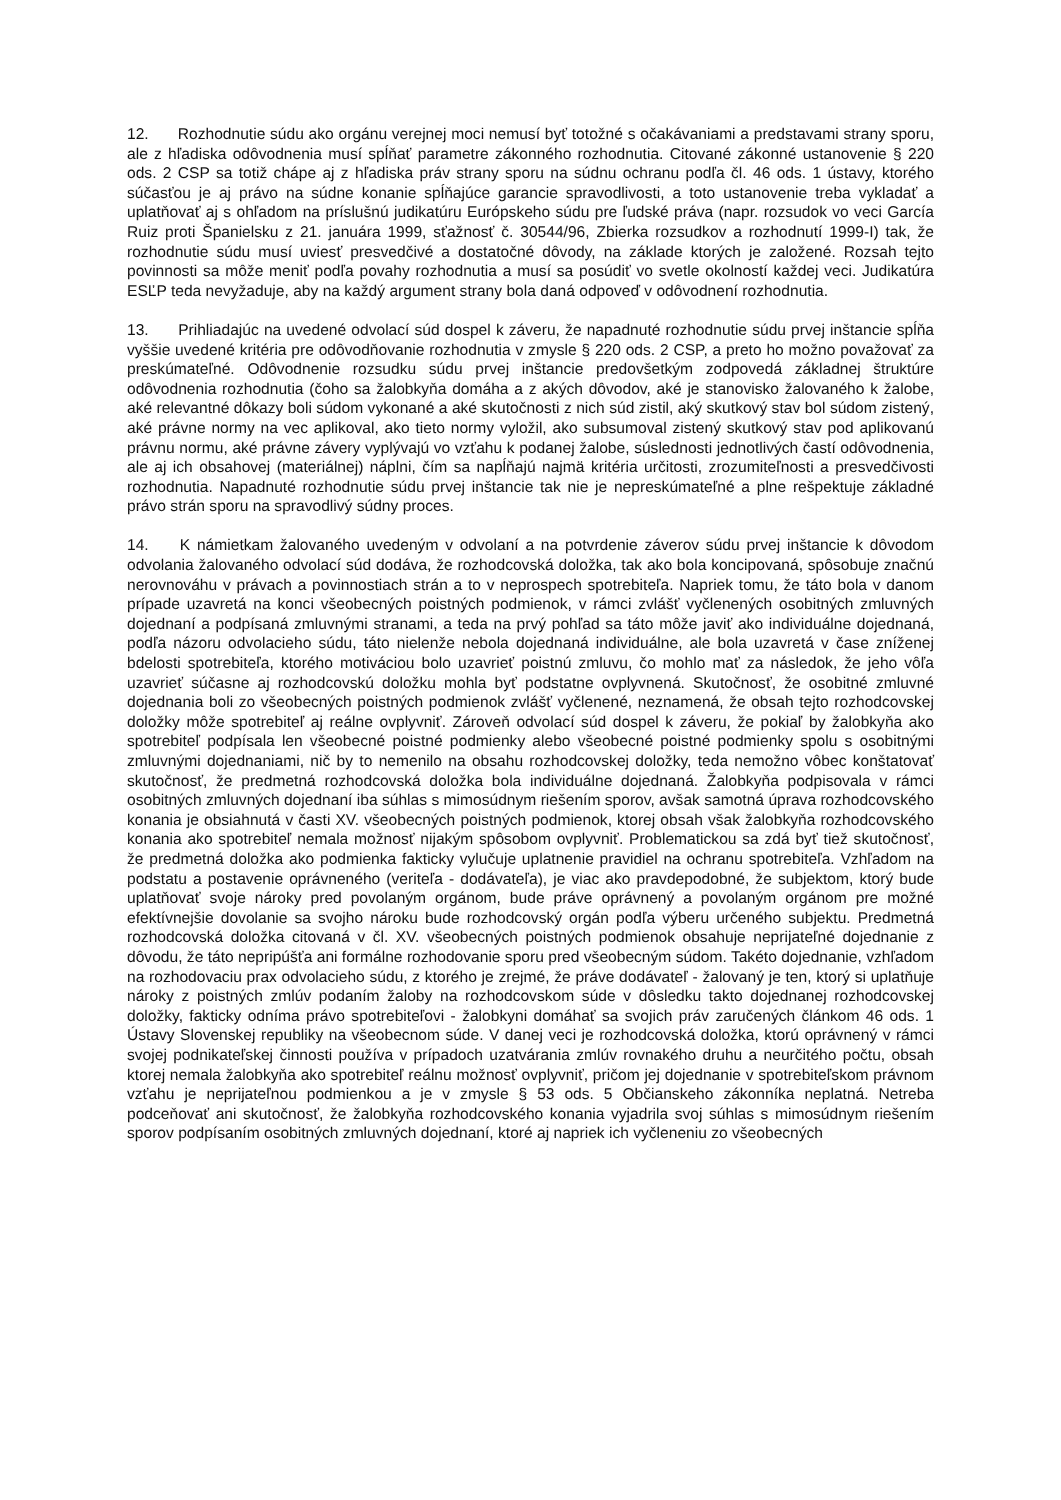12. Rozhodnutie súdu ako orgánu verejnej moci nemusí byť totožné s očakávaniami a predstavami strany sporu, ale z hľadiska odôvodnenia musí spĺňať parametre zákonného rozhodnutia. Citované zákonné ustanovenie § 220 ods. 2 CSP sa totiž chápe aj z hľadiska práv strany sporu na súdnu ochranu podľa čl. 46 ods. 1 ústavy, ktorého súčasťou je aj právo na súdne konanie spĺňajúce garancie spravodlivosti, a toto ustanovenie treba vykladať a uplatňovať aj s ohľadom na príslušnú judikatúru Európskeho súdu pre ľudské práva (napr. rozsudok vo veci García Ruiz proti Španielsku z 21. januára 1999, sťažnosť č. 30544/96, Zbierka rozsudkov a rozhodnutí 1999-I) tak, že rozhodnutie súdu musí uviesť presvedčivé a dostatočné dôvody, na základe ktorých je založené. Rozsah tejto povinnosti sa môže meniť podľa povahy rozhodnutia a musí sa posúdiť vo svetle okolností každej veci. Judikatúra ESĽP teda nevyžaduje, aby na každý argument strany bola daná odpoveď v odôvodnení rozhodnutia.
13. Prihliadajúc na uvedené odvolací súd dospel k záveru, že napadnuté rozhodnutie súdu prvej inštancie spĺňa vyššie uvedené kritéria pre odôvodňovanie rozhodnutia v zmysle § 220 ods. 2 CSP, a preto ho možno považovať za preskúmateľné. Odôvodnenie rozsudku súdu prvej inštancie predovšetkým zodpovedá základnej štruktúre odôvodnenia rozhodnutia (čoho sa žalobkyňa domáha a z akých dôvodov, aké je stanovisko žalovaného k žalobe, aké relevantné dôkazy boli súdom vykonané a aké skutočnosti z nich súd zistil, aký skutkový stav bol súdom zistený, aké právne normy na vec aplikoval, ako tieto normy vyložil, ako subsumoval zistený skutkový stav pod aplikovanú právnu normu, aké právne závery vyplývajú vo vzťahu k podanej žalobe, súslednosti jednotlivých častí odôvodnenia, ale aj ich obsahovej (materiálnej) náplni, čím sa napĺňajú najmä kritéria určitosti, zrozumiteľnosti a presvedčivosti rozhodnutia. Napadnuté rozhodnutie súdu prvej inštancie tak nie je nepreskúmateľné a plne rešpektuje základné právo strán sporu na spravodlivý súdny proces.
14. K námietkam žalovaného uvedeným v odvolaní a na potvrdenie záverov súdu prvej inštancie k dôvodom odvolania žalovaného odvolací súd dodáva, že rozhodcovská doložka, tak ako bola koncipovaná, spôsobuje značnú nerovnováhu v právach a povinnostiach strán a to v neprospech spotrebiteľa. Napriek tomu, že táto bola v danom prípade uzavretá na konci všeobecných poistných podmienok, v rámci zvlášť vyčlenených osobitných zmluvných dojednaní a podpísaná zmluvnými stranami, a teda na prvý pohľad sa táto môže javiť ako individuálne dojednaná, podľa názoru odvolacieho súdu, táto nielenže nebola dojednaná individuálne, ale bola uzavretá v čase zníženej bdelosti spotrebiteľa, ktorého motiváciou bolo uzavrieť poistnú zmluvu, čo mohlo mať za následok, že jeho vôľa uzavrieť súčasne aj rozhodcovskú doložku mohla byť podstatne ovplyvnená. Skutočnosť, že osobitné zmluvné dojednania boli zo všeobecných poistných podmienok zvlášť vyčlenené, neznamená, že obsah tejto rozhodcovskej doložky môže spotrebiteľ aj reálne ovplyvniť. Zároveň odvolací súd dospel k záveru, že pokiaľ by žalobkyňa ako spotrebiteľ podpísala len všeobecné poistné podmienky alebo všeobecné poistné podmienky spolu s osobitnými zmluvnými dojednaniami, nič by to nemenilo na obsahu rozhodcovskej doložky, teda nemožno vôbec konštatovať skutočnosť, že predmetná rozhodcovská doložka bola individuálne dojednaná. Žalobkyňa podpisovala v rámci osobitných zmluvných dojednaní iba súhlas s mimosúdnym riešením sporov, avšak samotná úprava rozhodcovského konania je obsiahnutá v časti XV. všeobecných poistných podmienok, ktorej obsah však žalobkyňa rozhodcovského konania ako spotrebiteľ nemala možnosť nijakým spôsobom ovplyvniť. Problematickou sa zdá byť tiež skutočnosť, že predmetná doložka ako podmienka fakticky vylučuje uplatnenie pravidiel na ochranu spotrebiteľa. Vzhľadom na podstatu a postavenie oprávneného (veriteľa - dodávateľa), je viac ako pravdepodobné, že subjektom, ktorý bude uplatňovať svoje nároky pred povolaným orgánom, bude práve oprávnený a povolaným orgánom pre možné efektívnejšie dovolanie sa svojho nároku bude rozhodcovský orgán podľa výberu určeného subjektu. Predmetná rozhodcovská doložka citovaná v čl. XV. všeobecných poistných podmienok obsahuje neprijateľné dojednanie z dôvodu, že táto nepripúšťa ani formálne rozhodovanie sporu pred všeobecným súdom. Takéto dojednanie, vzhľadom na rozhodovaciu prax odvolacieho súdu, z ktorého je zrejmé, že práve dodávateľ - žalovaný je ten, ktorý si uplatňuje nároky z poistných zmlúv podaním žaloby na rozhodcovskom súde v dôsledku takto dojednanej rozhodcovskej doložky, fakticky odníma právo spotrebiteľovi - žalobkyni domáhať sa svojich práv zaručených článkom 46 ods. 1 Ústavy Slovenskej republiky na všeobecnom súde. V danej veci je rozhodcovská doložka, ktorú oprávnený v rámci svojej podnikateľskej činnosti používa v prípadoch uzatvárania zmlúv rovnakého druhu a neurčitého počtu, obsah ktorej nemala žalobkyňa ako spotrebiteľ reálnu možnosť ovplyvniť, pričom jej dojednanie v spotrebiteľskom právnom vzťahu je neprijateľnou podmienkou a je v zmysle § 53 ods. 5 Občianskeho zákonníka neplatná. Netreba podceňovať ani skutočnosť, že žalobkyňa rozhodcovského konania vyjadrila svoj súhlas s mimosúdnym riešením sporov podpísaním osobitných zmluvných dojednaní, ktoré aj napriek ich vyčleneniu zo všeobecných